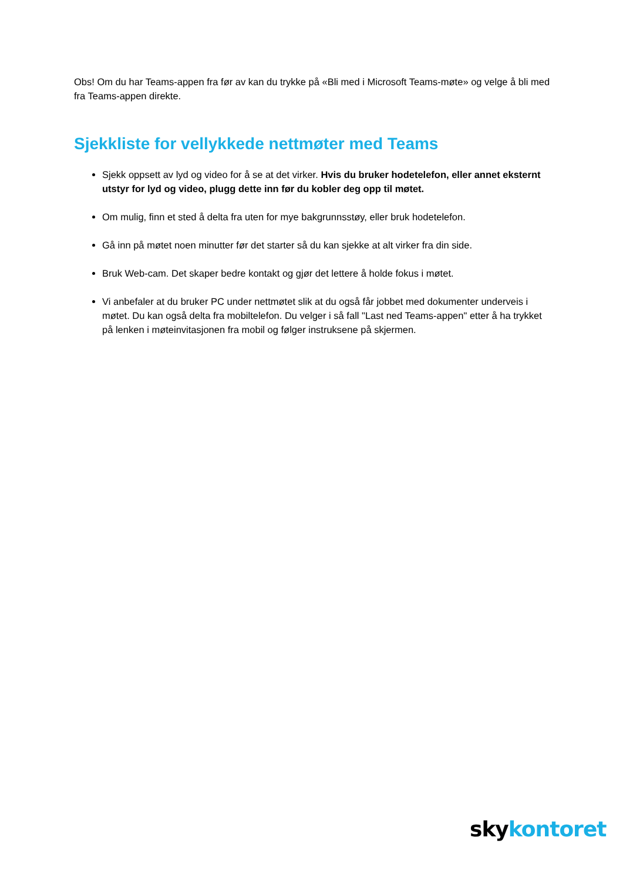Obs! Om du har Teams-appen fra før av kan du trykke på «Bli med i Microsoft Teams-møte» og velge å bli med fra Teams-appen direkte.
Sjekkliste for vellykkede nettmøter med Teams
Sjekk oppsett av lyd og video for å se at det virker. Hvis du bruker hodetelefon, eller annet eksternt utstyr for lyd og video, plugg dette inn før du kobler deg opp til møtet.
Om mulig, finn et sted å delta fra uten for mye bakgrunnsstøy, eller bruk hodetelefon.
Gå inn på møtet noen minutter før det starter så du kan sjekke at alt virker fra din side.
Bruk Web-cam. Det skaper bedre kontakt og gjør det lettere å holde fokus i møtet.
Vi anbefaler at du bruker PC under nettmøtet slik at du også får jobbet med dokumenter underveis i møtet. Du kan også delta fra mobiltelefon. Du velger i så fall "Last ned Teams-appen" etter å ha trykket på lenken i møteinvitasjonen fra mobil og følger instruksene på skjermen.
skykontoret